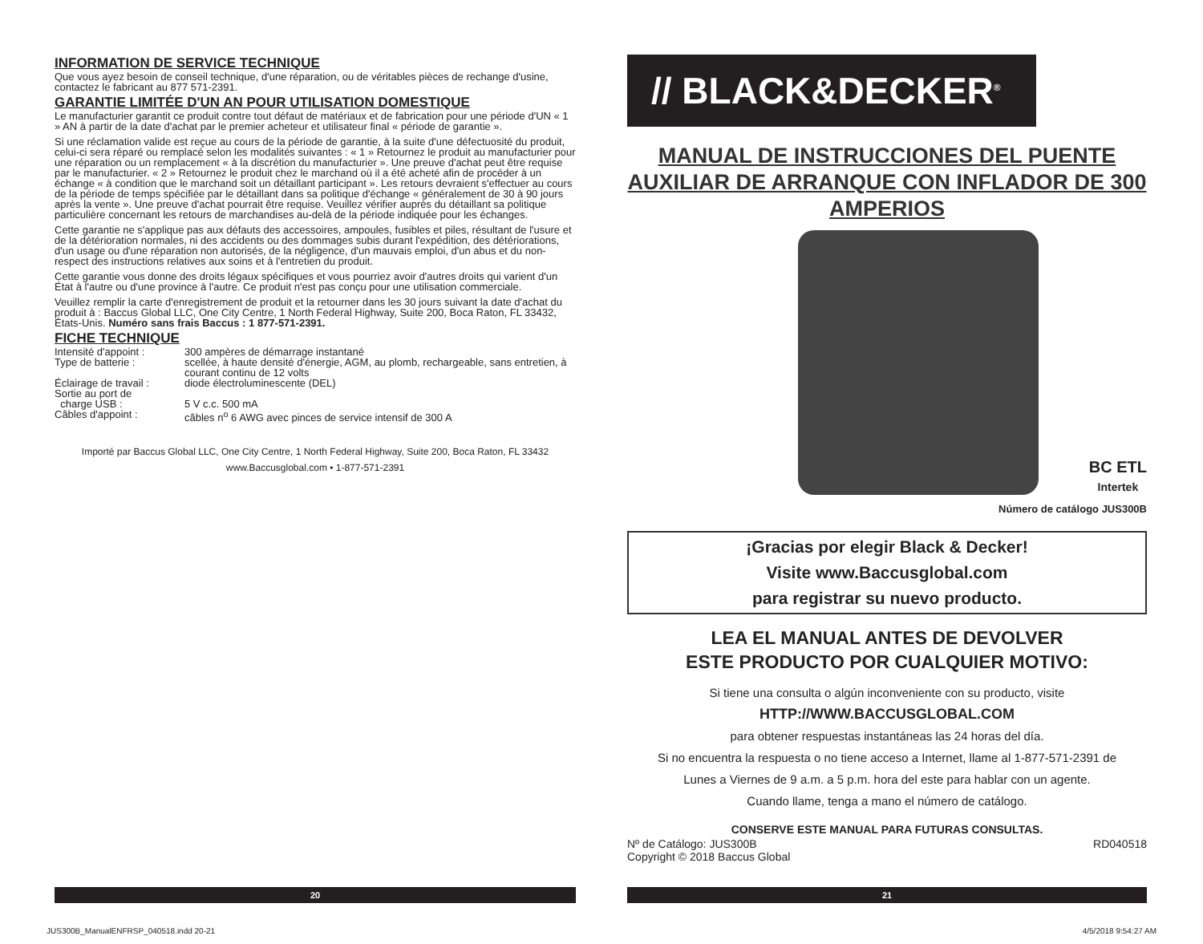INFORMATION DE SERVICE TECHNIQUE
Que vous ayez besoin de conseil technique, d'une réparation, ou de véritables pièces de rechange d'usine, contactez le fabricant au 877 571-2391.
GARANTIE LIMITÉE D'UN AN POUR UTILISATION DOMESTIQUE
Le manufacturier garantit ce produit contre tout défaut de matériaux et de fabrication pour une période d'UN « 1 » AN à partir de la date d'achat par le premier acheteur et utilisateur final « période de garantie ».
Si une réclamation valide est reçue au cours de la période de garantie, à la suite d'une défectuosité du produit, celui-ci sera réparé ou remplacé selon les modalités suivantes : « 1 » Retournez le produit au manufacturier pour une réparation ou un remplacement « à la discrétion du manufacturier ». Une preuve d'achat peut être requise par le manufacturier. « 2 » Retournez le produit chez le marchand où il a été acheté afin de procéder à un échange « à condition que le marchand soit un détaillant participant ». Les retours devraient s'effectuer au cours de la période de temps spécifiée par le détaillant dans sa politique d'échange « généralement de 30 à 90 jours après la vente ». Une preuve d'achat pourrait être requise. Veuillez vérifier auprès du détaillant sa politique particulière concernant les retours de marchandises au-delà de la période indiquée pour les échanges.
Cette garantie ne s'applique pas aux défauts des accessoires, ampoules, fusibles et piles, résultant de l'usure et de la détérioration normales, ni des accidents ou des dommages subis durant l'expédition, des détériorations, d'un usage ou d'une réparation non autorisés, de la négligence, d'un mauvais emploi, d'un abus et du non-respect des instructions relatives aux soins et à l'entretien du produit.
Cette garantie vous donne des droits légaux spécifiques et vous pourriez avoir d'autres droits qui varient d'un État à l'autre ou d'une province à l'autre. Ce produit n'est pas conçu pour une utilisation commerciale.
Veuillez remplir la carte d'enregistrement de produit et la retourner dans les 30 jours suivant la date d'achat du produit à : Baccus Global LLC, One City Centre, 1 North Federal Highway, Suite 200, Boca Raton, FL 33432, États-Unis. Numéro sans frais Baccus : 1 877-571-2391.
FICHE TECHNIQUE
Intensité d'appoint :
300 ampères de démarrage instantané
Type de batterie :
scellée, à haute densité d'énergie, AGM, au plomb, rechargeable, sans entretien, à courant continu de 12 volts
Éclairage de travail :
diode électroluminescente (DEL)
Sortie au port de
charge USB :
5 V c.c. 500 mA
Câbles d'appoint :
câbles n<sup>o</sup> 6 AWG avec pinces de service intensif de 300 A
Importé par Baccus Global LLC, One City Centre, 1 North Federal Highway, Suite 200, Boca Raton, FL 33432
www.Baccusglobal.com • 1-877-571-2391
// BLACK&DECKER<sup>®</sup>
MANUAL DE INSTRUCCIONES DEL PUENTE AUXILIAR DE ARRANQUE CON INFLADOR DE 300 AMPERIOS
BC ETL
Intertek
Número de catálogo JUS300B
¡Gracias por elegir Black & Decker!
Visite www.Baccusglobal.com
para registrar su nuevo producto.
LEA EL MANUAL ANTES DE DEVOLVER
ESTE PRODUCTO POR CUALQUIER MOTIVO:
Si tiene una consulta o algún inconveniente con su producto, visite
HTTP://WWW.BACCUSGLOBAL.COM
para obtener respuestas instantáneas las 24 horas del día.
Si no encuentra la respuesta o no tiene acceso a Internet, llame al 1-877-571-2391 de
Lunes a Viernes de 9 a.m. a 5 p.m. hora del este para hablar con un agente.
Cuando llame, tenga a mano el número de catálogo.
CONSERVE ESTE MANUAL PARA FUTURAS CONSULTAS.
Nº de Catálogo: JUS300B
Copyright © 2018 Baccus Global RD040518
20 21
JUS300B_ManualENFRSP_040518.indd 20-21
4/5/2018 9:54:27 AM